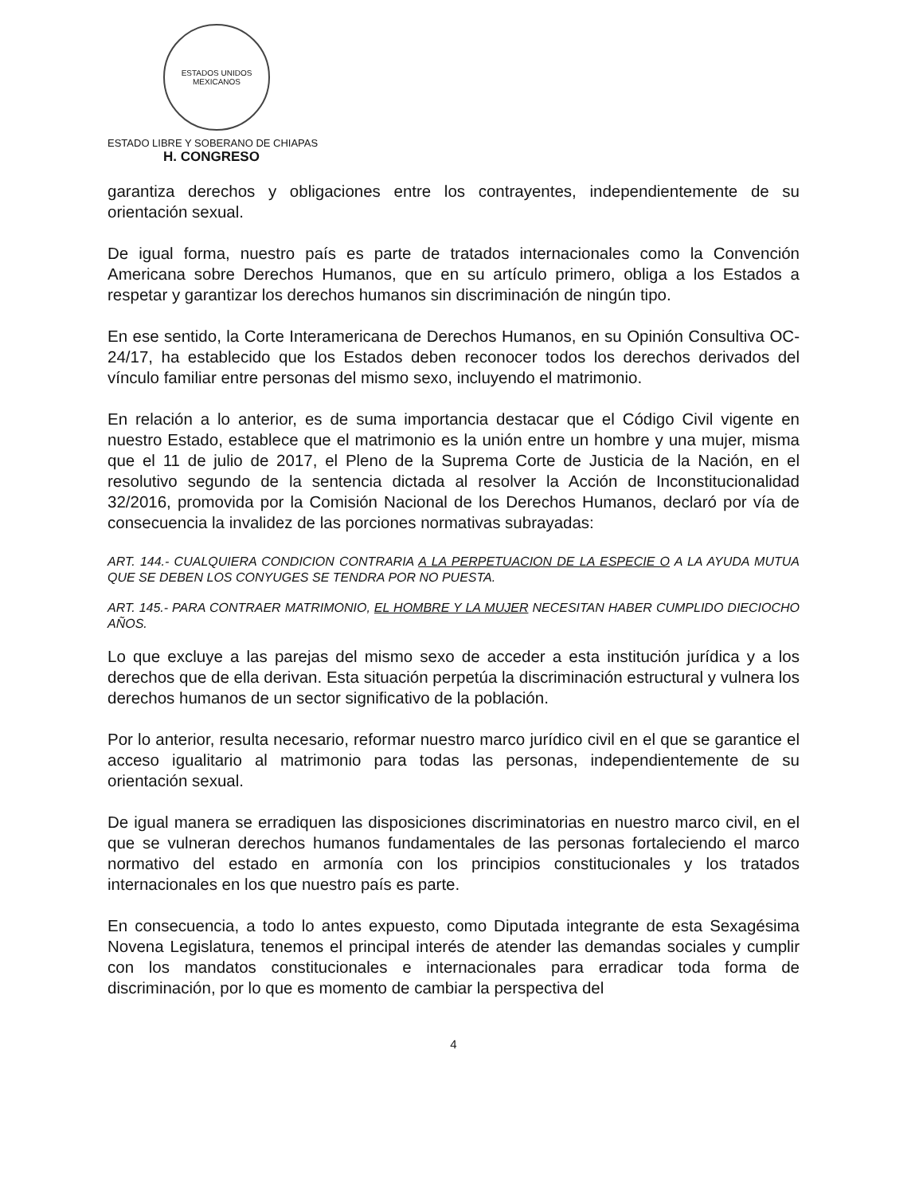ESTADOS UNIDOS MEXICANOS
ESTADO LIBRE Y SOBERANO DE CHIAPAS
H. CONGRESO
garantiza derechos y obligaciones entre los contrayentes, independientemente de su orientación sexual.
De igual forma, nuestro país es parte de tratados internacionales como la Convención Americana sobre Derechos Humanos, que en su artículo primero, obliga a los Estados a respetar y garantizar los derechos humanos sin discriminación de ningún tipo.
En ese sentido, la Corte Interamericana de Derechos Humanos, en su Opinión Consultiva OC-24/17, ha establecido que los Estados deben reconocer todos los derechos derivados del vínculo familiar entre personas del mismo sexo, incluyendo el matrimonio.
En relación a lo anterior, es de suma importancia destacar que el Código Civil vigente en nuestro Estado, establece que el matrimonio es la unión entre un hombre y una mujer, misma que el 11 de julio de 2017, el Pleno de la Suprema Corte de Justicia de la Nación, en el resolutivo segundo de la sentencia dictada al resolver la Acción de Inconstitucionalidad 32/2016, promovida por la Comisión Nacional de los Derechos Humanos, declaró por vía de consecuencia la invalidez de las porciones normativas subrayadas:
ART. 144.- CUALQUIERA CONDICION CONTRARIA A LA PERPETUACION DE LA ESPECIE O A LA AYUDA MUTUA QUE SE DEBEN LOS CONYUGES SE TENDRA POR NO PUESTA.
ART. 145.- PARA CONTRAER MATRIMONIO, EL HOMBRE Y LA MUJER NECESITAN HABER CUMPLIDO DIECIOCHO AÑOS.
Lo que excluye a las parejas del mismo sexo de acceder a esta institución jurídica y a los derechos que de ella derivan. Esta situación perpetúa la discriminación estructural y vulnera los derechos humanos de un sector significativo de la población.
Por lo anterior, resulta necesario, reformar nuestro marco jurídico civil en el que se garantice el acceso igualitario al matrimonio para todas las personas, independientemente de su orientación sexual.
De igual manera se erradiquen las disposiciones discriminatorias en nuestro marco civil, en el que se vulneran derechos humanos fundamentales de las personas fortaleciendo el marco normativo del estado en armonía con los principios constitucionales y los tratados internacionales en los que nuestro país es parte.
En consecuencia, a todo lo antes expuesto, como Diputada integrante de esta Sexagésima Novena Legislatura, tenemos el principal interés de atender las demandas sociales y cumplir con los mandatos constitucionales e internacionales para erradicar toda forma de discriminación, por lo que es momento de cambiar la perspectiva del
4